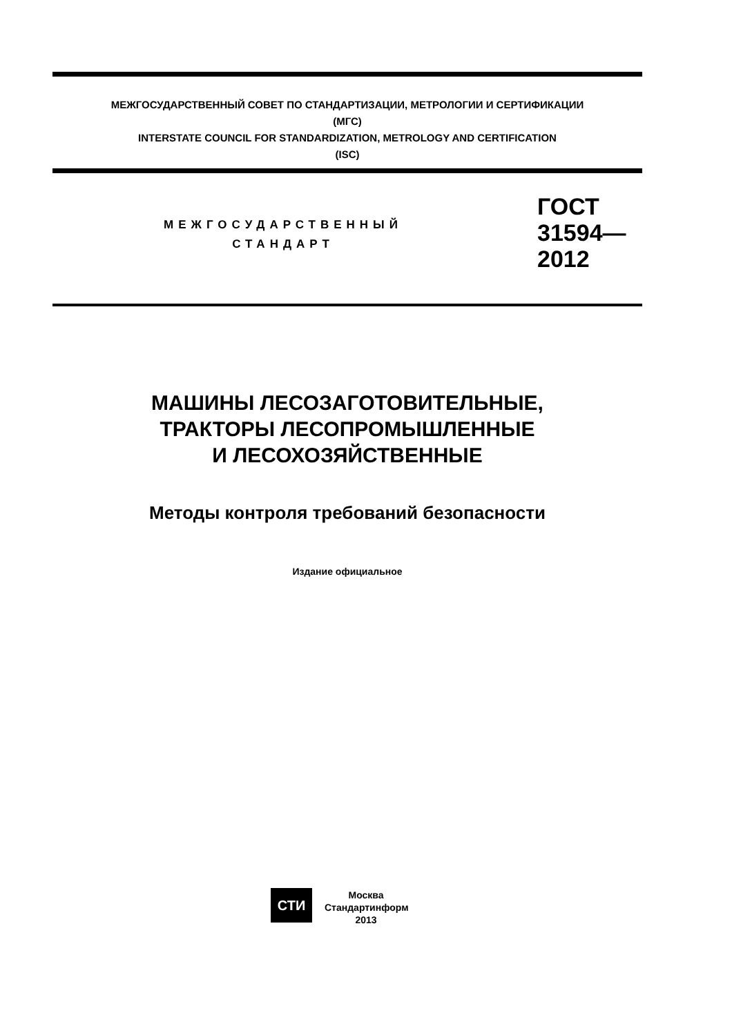МЕЖГОСУДАРСТВЕННЫЙ СОВЕТ ПО СТАНДАРТИЗАЦИИ, МЕТРОЛОГИИ И СЕРТИФИКАЦИИ
(МГС)
INTERSTATE COUNCIL FOR STANDARDIZATION, METROLOGY AND CERTIFICATION
(ISC)
МЕЖГОСУДАРСТВЕННЫЙ
СТАНДАРТ
ГОСТ
31594—
2012
МАШИНЫ ЛЕСОЗАГОТОВИТЕЛЬНЫЕ,
ТРАКТОРЫ ЛЕСОПРОМЫШЛЕННЫЕ
И ЛЕСОХОЗЯЙСТВЕННЫЕ
Методы контроля требований безопасности
Издание официальное
СТИ
Москва
Стандартинформ
2013